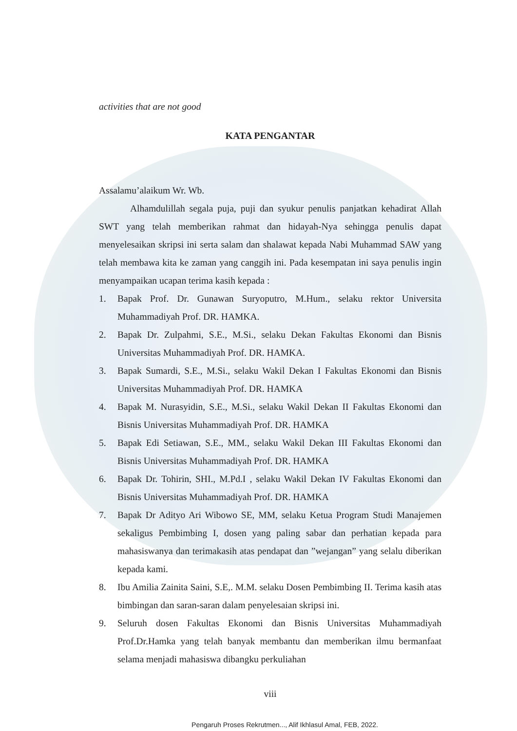activities that are not good
KATA PENGANTAR
Assalamu’alaikum Wr. Wb.
Alhamdulillah segala puja, puji dan syukur penulis panjatkan kehadirat Allah SWT yang telah memberikan rahmat dan hidayah-Nya sehingga penulis dapat menyelesaikan skripsi ini serta salam dan shalawat kepada Nabi Muhammad SAW yang telah membawa kita ke zaman yang canggih ini. Pada kesempatan ini saya penulis ingin menyampaikan ucapan terima kasih kepada :
1. Bapak Prof. Dr. Gunawan Suryoputro, M.Hum., selaku rektor Universita Muhammadiyah Prof. DR. HAMKA.
2. Bapak Dr. Zulpahmi, S.E., M.Si., selaku Dekan Fakultas Ekonomi dan Bisnis Universitas Muhammadiyah Prof. DR. HAMKA.
3. Bapak Sumardi, S.E., M.Si., selaku Wakil Dekan I Fakultas Ekonomi dan Bisnis Universitas Muhammadiyah Prof. DR. HAMKA
4. Bapak M. Nurasyidin, S.E., M.Si., selaku Wakil Dekan II Fakultas Ekonomi dan Bisnis Universitas Muhammadiyah Prof. DR. HAMKA
5. Bapak Edi Setiawan, S.E., MM., selaku Wakil Dekan III Fakultas Ekonomi dan Bisnis Universitas Muhammadiyah Prof. DR. HAMKA
6. Bapak Dr. Tohirin, SHI., M.Pd.I , selaku Wakil Dekan IV Fakultas Ekonomi dan Bisnis Universitas Muhammadiyah Prof. DR. HAMKA
7. Bapak Dr Adityo Ari Wibowo SE, MM, selaku Ketua Program Studi Manajemen sekaligus Pembimbing I, dosen yang paling sabar dan perhatian kepada para mahasiswanya dan terimakasih atas pendapat dan ”wejangan” yang selalu diberikan kepada kami.
8. Ibu Amilia Zainita Saini, S.E,. M.M. selaku Dosen Pembimbing II. Terima kasih atas bimbingan dan saran-saran dalam penyelesaian skripsi ini.
9. Seluruh dosen Fakultas Ekonomi dan Bisnis Universitas Muhammadiyah Prof.Dr.Hamka yang telah banyak membantu dan memberikan ilmu bermanfaat selama menjadi mahasiswa dibangku perkuliahan
viii
Pengaruh Proses Rekrutmen..., Alif Ikhlasul Amal, FEB, 2022.